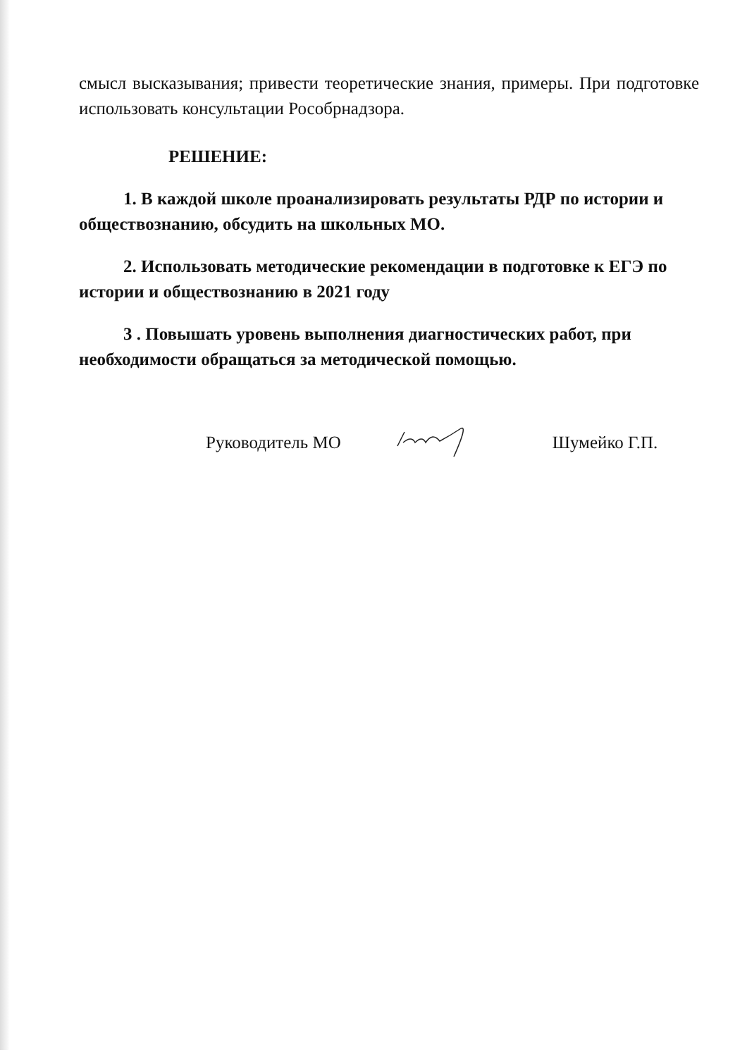смысл высказывания; привести теоретические знания, примеры. При подготовке использовать консультации Рособрнадзора.
РЕШЕНИЕ:
1. В каждой школе проанализировать результаты РДР по истории и обществознанию, обсудить на школьных МО.
2. Использовать методические рекомендации в подготовке к ЕГЭ по истории и обществознанию в 2021 году
3 . Повышать уровень выполнения диагностических работ, при необходимости обращаться за методической помощью.
Руководитель МО Шумейко Г.П.